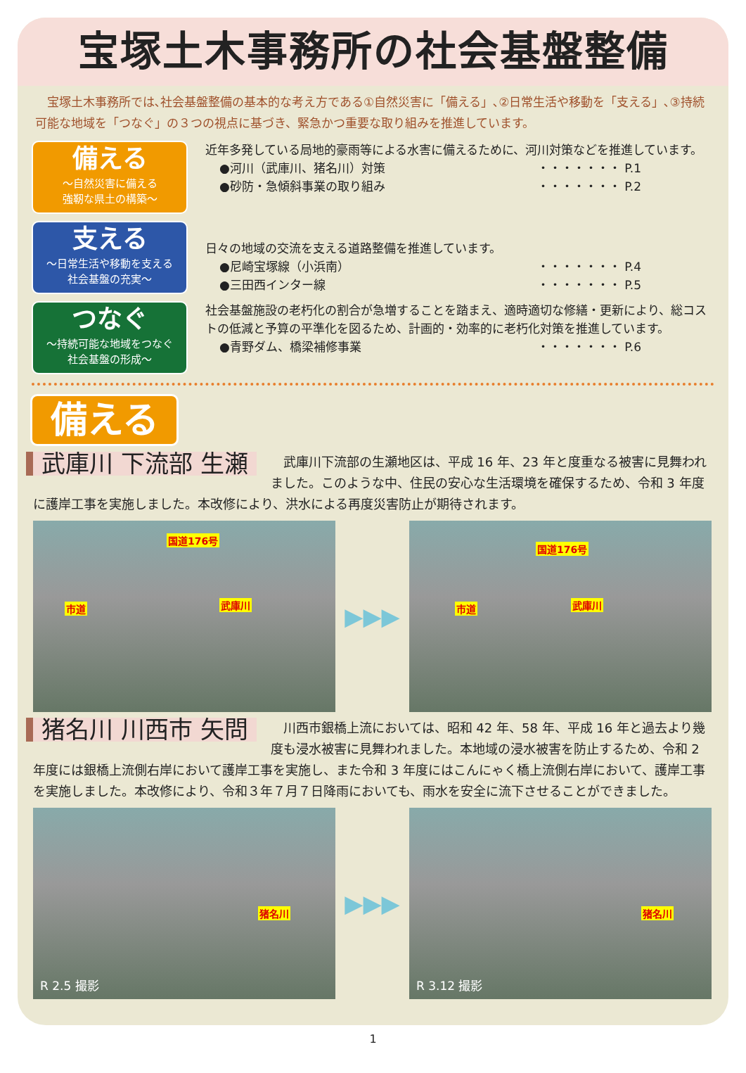宝塚土木事務所の社会基盤整備
　宝塚土木事務所では､社会基盤整備の基本的な考え方である①自然災害に「備える」､②日常生活や移動を「支える」､③持続可能な地域を「つなぐ」の３つの視点に基づき、緊急かつ重要な取り組みを推進しています。
備える
～自然災害に備える
強靭な県土の構築～
近年多発している局地的豪雨等による水害に備えるために、河川対策などを推進しています。
●河川（武庫川、猪名川）対策 ・・・・・・・ P.1
●砂防・急傾斜事業の取り組み ・・・・・・・ P.2
支える
～日常生活や移動を支える
社会基盤の充実～
日々の地域の交流を支える道路整備を推進しています。
●尼崎宝塚線（小浜南） ・・・・・・・ P.4
●三田西インター線 ・・・・・・・ P.5
つなぐ
～持続可能な地域をつなぐ
社会基盤の形成～
社会基盤施設の老朽化の割合が急増することを踏まえ、適時適切な修繕・更新により、総コストの低減と予算の平準化を図るため、計画的・効率的に老朽化対策を推進しています。
●青野ダム、橋梁補修事業 ・・・・・・・ P.6
備える
武庫川 下流部 生瀬
　武庫川下流部の生瀬地区は、平成 16 年、23 年と度重なる被害に見舞われました。このような中、住民の安心な生活環境を確保するため、令和 3 年度に護岸工事を実施しました。本改修により、洪水による再度災害防止が期待されます。
国道176号
市道 武庫川
▶▶▶
国道176号
市道 武庫川
猪名川 川西市 矢問
　川西市銀橋上流においては、昭和 42 年、58 年、平成 16 年と過去より幾度も浸水被害に見舞われました。本地域の浸水被害を防止するため、令和 2 年度には銀橋上流側右岸において護岸工事を実施し、また令和 3 年度にはこんにゃく橋上流側右岸において、護岸工事を実施しました。本改修により、令和３年７月７日降雨においても、雨水を安全に流下させることができました。
猪名川
R 2.5 撮影
▶▶▶
猪名川
R 3.12 撮影
1